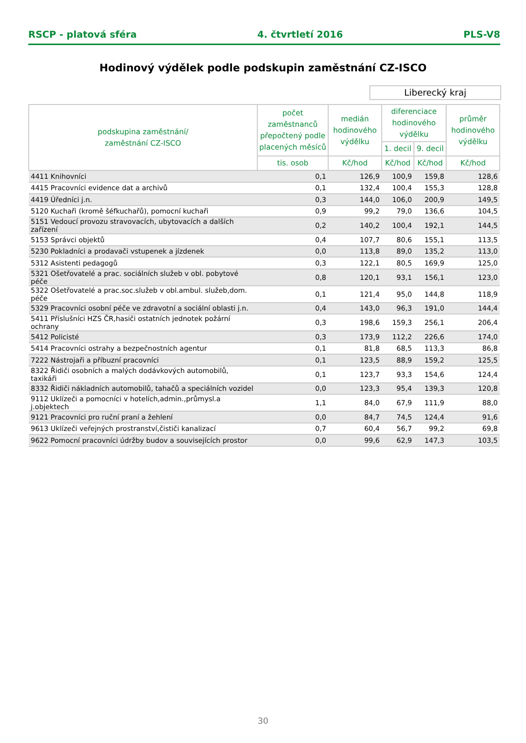RSCP - platová sféra 4. čtvrtletí 2016 PLS-V8
Hodinový výdělek podle podskupin zaměstnání CZ-ISCO
Liberecký kraj
| podskupina zaměstnání/ zaměstnání CZ-ISCO | počet zaměstnanců přepočtený podle placených měsíců | medián hodinového výdělku | diferenciace hodinového výdělku | | průměr hodinového výdělku |
| --- | --- | --- | --- | --- | --- |
| | | | 1. decil | 9. decil | |
| | tis. osob | Kč/hod | Kč/hod | Kč/hod | Kč/hod |
| 4411 Knihovníci | 0,1 | 126,9 | 100,9 | 159,8 | 128,6 |
| 4415 Pracovníci evidence dat a archivů | 0,1 | 132,4 | 100,4 | 155,3 | 128,8 |
| 4419 Úředníci j.n. | 0,3 | 144,0 | 106,0 | 200,9 | 149,5 |
| 5120 Kuchaři (kromě šéfkuchařů), pomocní kuchaři | 0,9 | 99,2 | 79,0 | 136,6 | 104,5 |
| 5151 Vedoucí provozu stravovacích, ubytovacích a dalších zařízení | 0,2 | 140,2 | 100,4 | 192,1 | 144,5 |
| 5153 Správci objektů | 0,4 | 107,7 | 80,6 | 155,1 | 113,5 |
| 5230 Pokladníci a prodavači vstupenek a jízdenek | 0,0 | 113,8 | 89,0 | 135,2 | 113,0 |
| 5312 Asistenti pedagogů | 0,3 | 122,1 | 80,5 | 169,9 | 125,0 |
| 5321 Ošetřovatelé a prac. sociálních služeb v obl. pobytové péče | 0,8 | 120,1 | 93,1 | 156,1 | 123,0 |
| 5322 Ošetřovatelé a prac.soc.služeb v obl.ambul. služeb,dom. péče | 0,1 | 121,4 | 95,0 | 144,8 | 118,9 |
| 5329 Pracovníci osobní péče ve zdravotní a sociální oblasti j.n. | 0,4 | 143,0 | 96,3 | 191,0 | 144,4 |
| 5411 Příslušníci HZS ČR,hasiči ostatních jednotek požární ochrany | 0,3 | 198,6 | 159,3 | 256,1 | 206,4 |
| 5412 Policisté | 0,3 | 173,9 | 112,2 | 226,6 | 174,0 |
| 5414 Pracovníci ostrahy a bezpečnostních agentur | 0,1 | 81,8 | 68,5 | 113,3 | 86,8 |
| 7222 Nástrojaři a příbuzní pracovníci | 0,1 | 123,5 | 88,9 | 159,2 | 125,5 |
| 8322 Řidiči osobních a malých dodávkových automobilů, taxikáři | 0,1 | 123,7 | 93,3 | 154,6 | 124,4 |
| 8332 Řidiči nákladních automobilů, tahačů a speciálních vozidel | 0,0 | 123,3 | 95,4 | 139,3 | 120,8 |
| 9112 Uklízeči a pomocníci v hotelích,admin.,průmysl.a j.objektech | 1,1 | 84,0 | 67,9 | 111,9 | 88,0 |
| 9121 Pracovníci pro ruční praní a žehlení | 0,0 | 84,7 | 74,5 | 124,4 | 91,6 |
| 9613 Uklízeči veřejných prostranství,čističi kanalizací | 0,7 | 60,4 | 56,7 | 99,2 | 69,8 |
| 9622 Pomocní pracovníci údržby budov a souvisejících prostor | 0,0 | 99,6 | 62,9 | 147,3 | 103,5 |
30